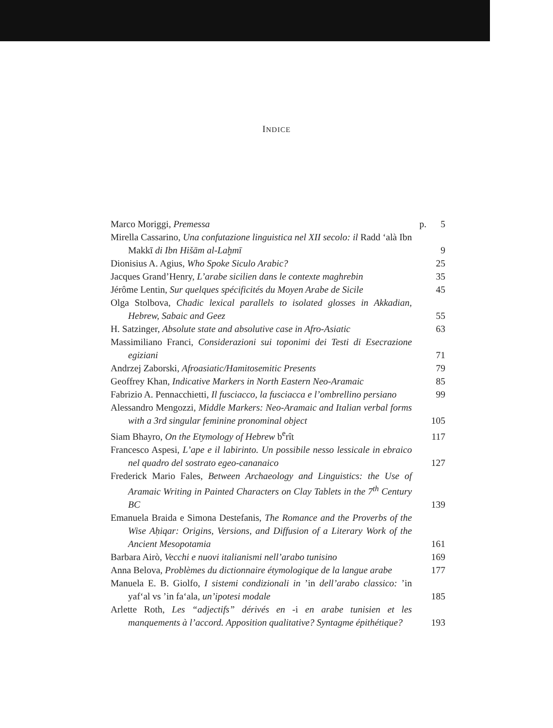INDICE
Marco Moriggi, Premessa p. 5
Mirella Cassarino, Una confutazione linguistica nel XII secolo: il Radd ‘alà Ibn Makkī di Ibn Hišām al-Laḫmī
9
Dionisius A. Agius, Who Spoke Siculo Arabic? 25
Jacques Grand’Henry, L’arabe sicilien dans le contexte maghrebin
35
Jérôme Lentin, Sur quelques spécificités du Moyen Arabe de Sicile
45
Olga Stolbova, Chadic lexical parallels to isolated glosses in Akkadian, Hebrew, Sabaic and Geez
55
H. Satzinger, Absolute state and absolutive case in Afro-Asiatic
63
Massimiliano Franci, Considerazioni sui toponimi dei Testi di Esecrazione egiziani
71
Andrzej Zaborski, Afroasiatic/Hamitosemitic Presents
79
Geoffrey Khan, Indicative Markers in North Eastern Neo-Aramaic
85
Fabrizio A. Pennacchietti, Il fusciacco, la fusciacca e l’ombrellino persiano
99
Alessandro Mengozzi, Middle Markers: Neo-Aramaic and Italian verbal forms with a 3rd singular feminine pronominal object
105
Siam Bhayro, On the Etymology of Hebrew b<sup>e</sup>rît 117
Francesco Aspesi, L’ape e il labirinto. Un possibile nesso lessicale in ebraico nel quadro del sostrato egeo-cananaico
127
Frederick Mario Fales, Between Archaeology and Linguistics: the Use of Aramaic Writing in Painted Characters on Clay Tablets in the 7<sup>th</sup> Century BC
139
Emanuela Braida e Simona Destefanis, The Romance and the Proverbs of the Wise Aḥiqar: Origins, Versions, and Diffusion of a Literary Work of the Ancient Mesopotamia
161
Barbara Airò, Vecchi e nuovi italianismi nell’arabo tunisino
169
Anna Belova, Problèmes du dictionnaire étymologique de la langue arabe
177
Manuela E. B. Giolfo, I sistemi condizionali in ’in dell’arabo classico: ’in yaf‘al vs ’in fa‘ala, un’ipotesi modale
185
Arlette Roth, Les “adjectifs” dérivés en -i en arabe tunisien et les manquements à l’accord. Apposition qualitative? Syntagme épithétique?
193